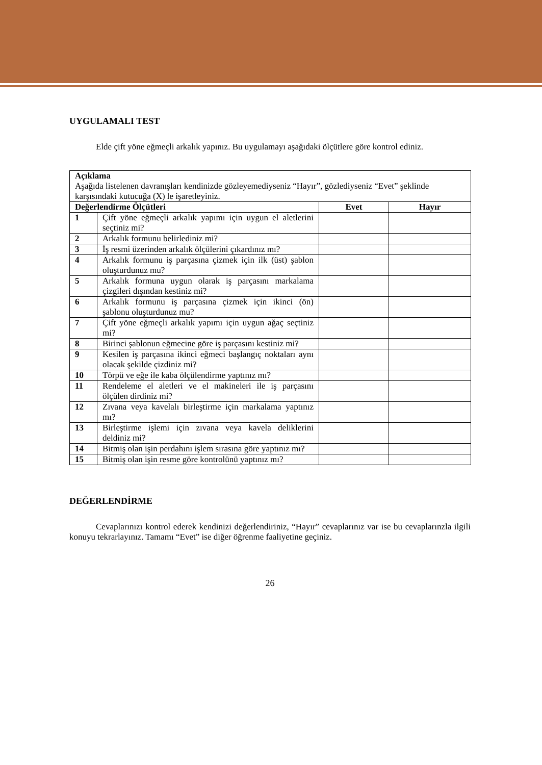UYGULAMALI TEST
Elde çift yöne eğmeçli arkalık yapınız. Bu uygulamayı aşağıdaki ölçütlere göre kontrol ediniz.
| Açıklama Aşağıda listelenen davranışları kendinizde gözleyemediyseniz “Hayır”, gözlediyseniz “Evet” şeklinde karşısındaki kutucuğa (X) le işaretleyiniz. | | | |
| Değerlendirme Ölçütleri | | Evet | Hayır |
| 1 | Çift yöne eğmeçli arkalık yapımı için uygun el aletlerini seçtiniz mi? | | |
| 2 | Arkalık formunu belirlediniz mi? | | |
| 3 | İş resmi üzerinden arkalık ölçülerini çıkardınız mı? | | |
| 4 | Arkalık formunu iş parçasına çizmek için ilk (üst) şablon oluşturdunuz mu? | | |
| 5 | Arkalık formuna uygun olarak iş parçasını markalama çizgileri dışından kestiniz mi? | | |
| 6 | Arkalık formunu iş parçasına çizmek için ikinci (ön) şablonu oluşturdunuz mu? | | |
| 7 | Çift yöne eğmeçli arkalık yapımı için uygun ağaç seçtiniz mi? | | |
| 8 | Birinci şablonun eğmecine göre iş parçasını kestiniz mi? | | |
| 9 | Kesilen iş parçasına ikinci eğmeci başlangıç noktaları aynı olacak şekilde çizdiniz mi? | | |
| 10 | Törpü ve eğe ile kaba ölçülendirme yaptınız mı? | | |
| 11 | Rendeleme el aletleri ve el makineleri ile iş parçasını ölçülen dirdiniz mi? | | |
| 12 | Zıvana veya kavelalı birleştirme için markalama yaptınız mı? | | |
| 13 | Birleştirme işlemi için zıvana veya kavela deliklerini deldiniz mi? | | |
| 14 | Bitmiş olan işin perdahını işlem sırasına göre yaptınız mı? | | |
| 15 | Bitmiş olan işin resme göre kontrolünü yaptınız mı? | | |
DEĞERLENDİRME
Cevaplarınızı kontrol ederek kendinizi değerlendiriniz, “Hayır” cevaplarınız var ise bu cevaplarınzla ilgili konuyu tekrarlayınız. Tamamı “Evet” ise diğer öğrenme faaliyetine geçiniz.
26